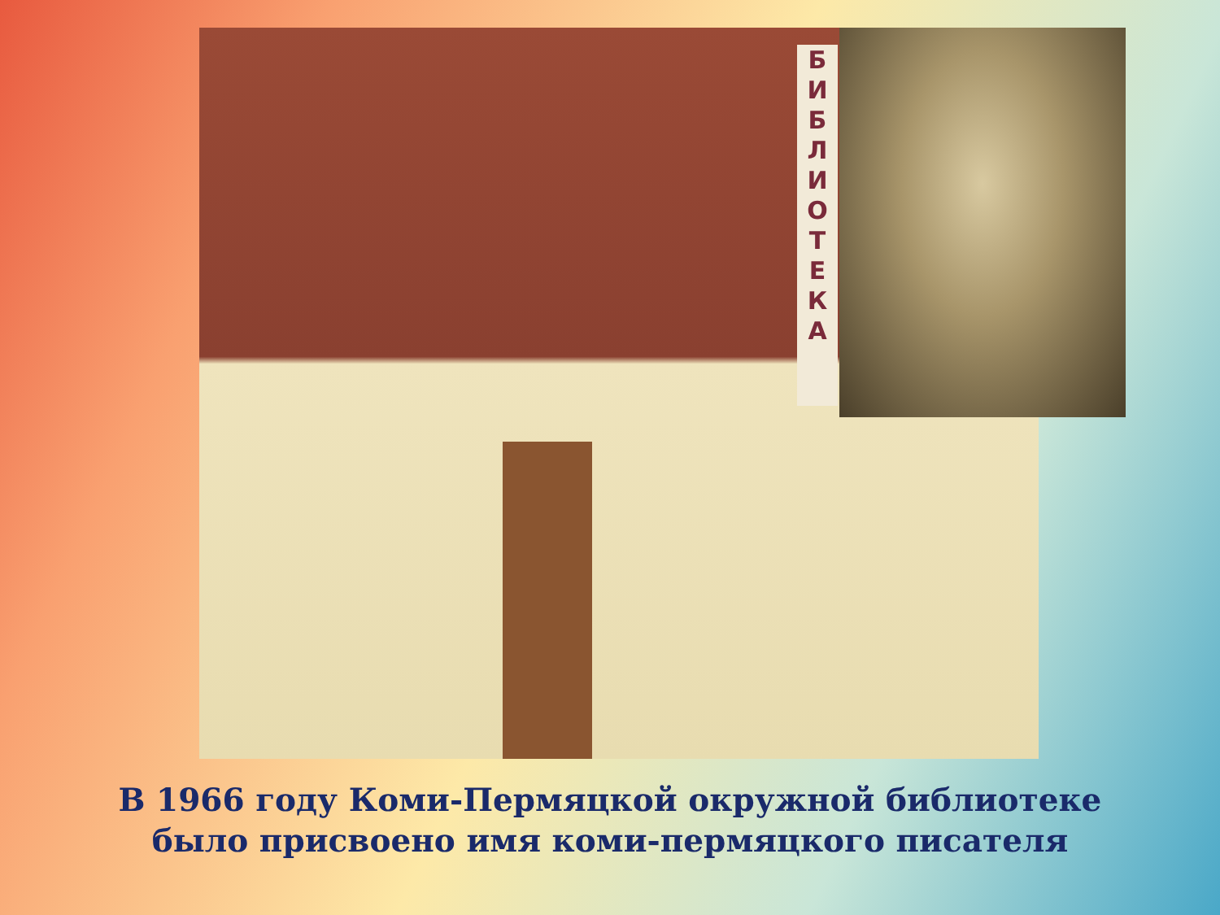Б
И
Б
Л
И
О
Т
Е
К
А
В 1966 году Коми-Пермяцкой окружной библиотеке
было присвоено имя коми-пермяцкого писателя